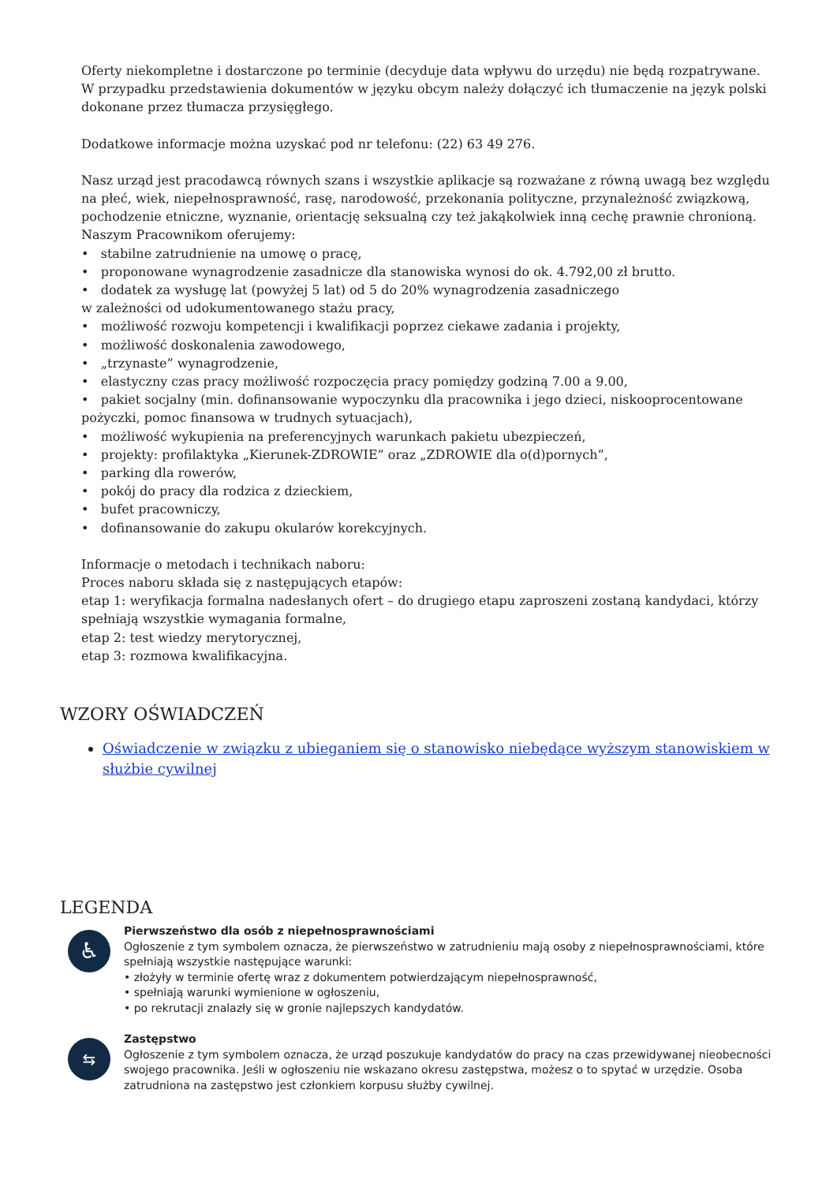Oferty niekompletne i dostarczone po terminie (decyduje data wpływu do urzędu) nie będą rozpatrywane.
W przypadku przedstawienia dokumentów w języku obcym należy dołączyć ich tłumaczenie na język polski dokonane przez tłumacza przysięgłego.
Dodatkowe informacje można uzyskać pod nr telefonu: (22) 63 49 276.
Nasz urząd jest pracodawcą równych szans i wszystkie aplikacje są rozważane z równą uwagą bez względu na płeć, wiek, niepełnosprawność, rasę, narodowość, przekonania polityczne, przynależność związkową, pochodzenie etniczne, wyznanie, orientację seksualną czy też jakąkolwiek inną cechę prawnie chronioną.
Naszym Pracownikom oferujemy:
• stabilne zatrudnienie na umowę o pracę,
• proponowane wynagrodzenie zasadnicze dla stanowiska wynosi do ok. 4.792,00 zł brutto.
• dodatek za wysługę lat (powyżej 5 lat) od 5 do 20% wynagrodzenia zasadniczego
w zależności od udokumentowanego stażu pracy,
• możliwość rozwoju kompetencji i kwalifikacji poprzez ciekawe zadania i projekty,
• możliwość doskonalenia zawodowego,
• „trzynaste” wynagrodzenie,
• elastyczny czas pracy możliwość rozpoczęcia pracy pomiędzy godziną 7.00 a 9.00,
• pakiet socjalny (min. dofinansowanie wypoczynku dla pracownika i jego dzieci, niskooprocentowane pożyczki, pomoc finansowa w trudnych sytuacjach),
• możliwość wykupienia na preferencyjnych warunkach pakietu ubezpieczeń,
• projekty: profilaktyka „Kierunek-ZDROWIE” oraz „ZDROWIE dla o(d)pornych”,
• parking dla rowerów,
• pokój do pracy dla rodzica z dzieckiem,
• bufet pracowniczy,
• dofinansowanie do zakupu okularów korekcyjnych.
Informacje o metodach i technikach naboru:
Proces naboru składa się z następujących etapów:
etap 1: weryfikacja formalna nadesłanych ofert – do drugiego etapu zaproszeni zostaną kandydaci, którzy spełniają wszystkie wymagania formalne,
etap 2: test wiedzy merytorycznej,
etap 3: rozmowa kwalifikacyjna.
WZORY OŚWIADCZEŃ
Oświadczenie w związku z ubieganiem się o stanowisko niebędące wyższym stanowiskiem w służbie cywilnej
LEGENDA
♿
Pierwszeństwo dla osób z niepełnosprawnościami
Ogłoszenie z tym symbolem oznacza, że pierwszeństwo w zatrudnieniu mają osoby z niepełnosprawnościami, które spełniają wszystkie następujące warunki:
• złożyły w terminie ofertę wraz z dokumentem potwierdzającym niepełnosprawność,
• spełniają warunki wymienione w ogłoszeniu,
• po rekrutacji znalazły się w gronie najlepszych kandydatów.
⇆
Zastępstwo
Ogłoszenie z tym symbolem oznacza, że urząd poszukuje kandydatów do pracy na czas przewidywanej nieobecności swojego pracownika. Jeśli w ogłoszeniu nie wskazano okresu zastępstwa, możesz o to spytać w urzędzie. Osoba zatrudniona na zastępstwo jest członkiem korpusu służby cywilnej.